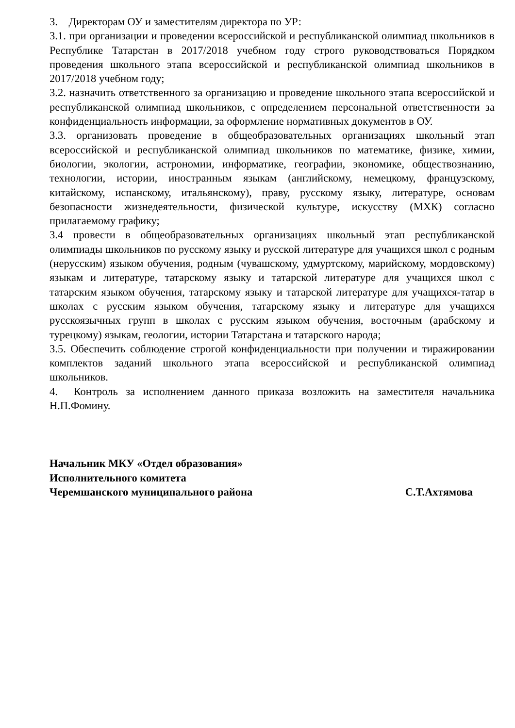3. Директорам ОУ и заместителям директора по УР:
3.1. при организации и проведении всероссийской и республиканской олимпиад школьников в Республике Татарстан в 2017/2018 учебном году строго руководствоваться Порядком проведения школьного этапа всероссийской и республиканской олимпиад школьников в 2017/2018 учебном году;
3.2. назначить ответственного за организацию и проведение школьного этапа всероссийской и республиканской олимпиад школьников, с определением персональной ответственности за конфиденциальность информации, за оформление нормативных документов в ОУ.
3.3. организовать проведение в общеобразовательных организациях школьный этап всероссийской и республиканской олимпиад школьников по математике, физике, химии, биологии, экологии, астрономии, информатике, географии, экономике, обществознанию, технологии, истории, иностранным языкам (английскому, немецкому, французскому, китайскому, испанскому, итальянскому), праву, русскому языку, литературе, основам безопасности жизнедеятельности, физической культуре, искусству (МХК) согласно прилагаемому графику;
3.4 провести в общеобразовательных организациях школьный этап республиканской олимпиады школьников по русскому языку и русской литературе для учащихся школ с родным (нерусским) языком обучения, родным (чувашскому, удмуртскому, марийскому, мордовскому) языкам и литературе, татарскому языку и татарской литературе для учащихся школ с татарским языком обучения, татарскому языку и татарской литературе для учащихся-татар в школах с русским языком обучения, татарскому языку и литературе для учащихся русскоязычных групп в школах с русским языком обучения, восточным (арабскому и турецкому) языкам, геологии, истории Татарстана и татарского народа;
3.5. Обеспечить соблюдение строгой конфиденциальности при получении и тиражировании комплектов заданий школьного этапа всероссийской и республиканской олимпиад школьников.
4. Контроль за исполнением данного приказа возложить на заместителя начальника Н.П.Фомину.
Начальник МКУ «Отдел образования»
Исполнительного комитета
Черемшанского муниципального района С.Т.Ахтямова